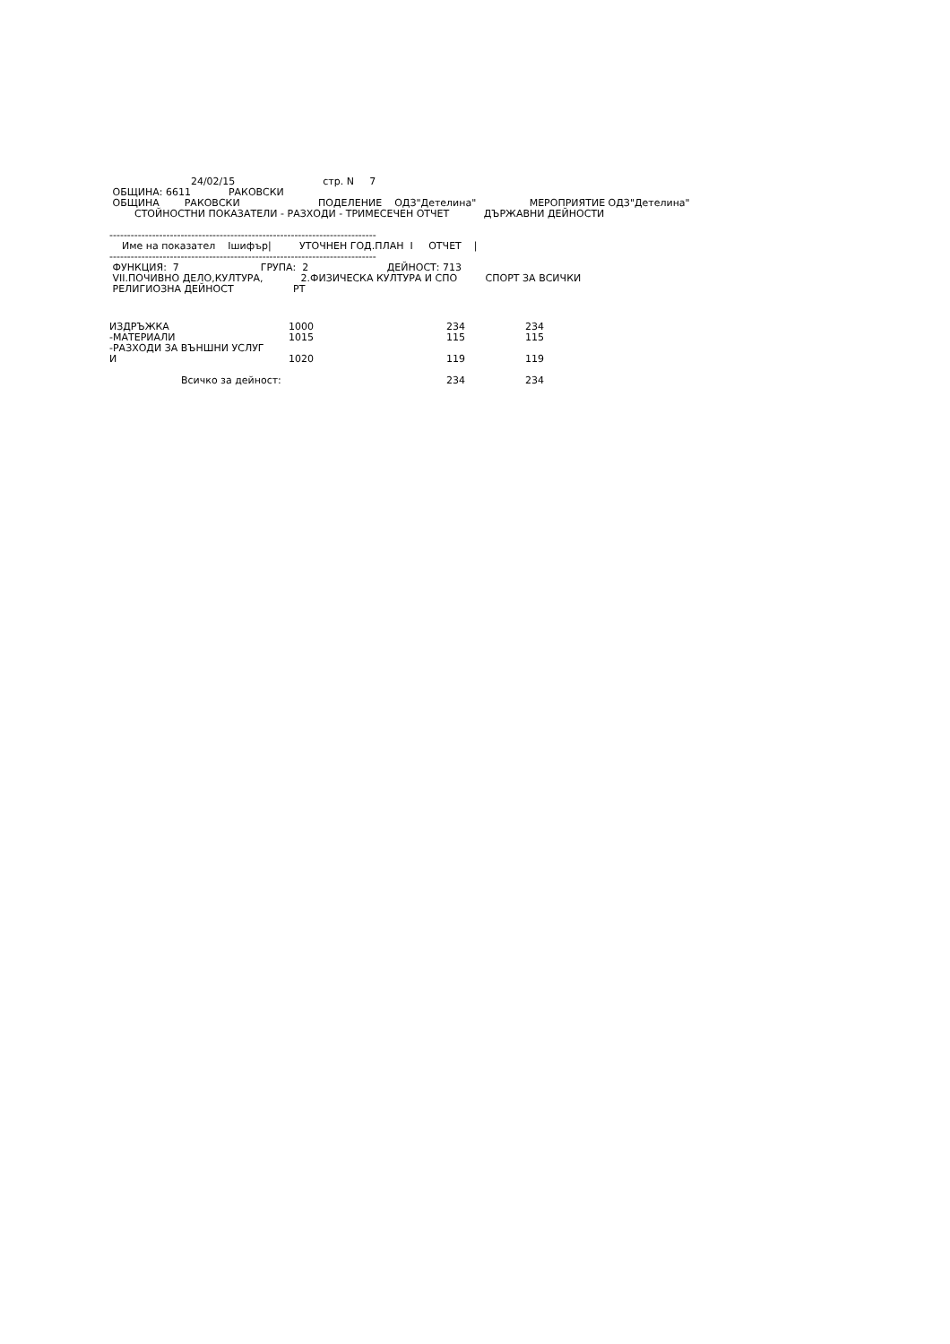24/02/15                            стр. N     7
 ОБЩИНА: 6611            РАКОВСКИ
 ОБЩИНА        РАКОВСКИ                         ПОДЕЛЕНИЕ    ОДЗ"Детелина"                 МЕРОПРИЯТИЕ ОДЗ"Детелина"
        СТОЙНОСТНИ ПОКАЗАТЕЛИ - РАЗХОДИ - ТРИМЕСЕЧЕН ОТЧЕТ           ДЪРЖАВНИ ДЕЙНОСТИ

---------------------------------------------------------------------------
    Име на показател    Iшифър|         УТОЧНЕН ГОД.ПЛАН  I     ОТЧЕТ    |
---------------------------------------------------------------------------
 ФУНКЦИЯ:  7                          ГРУПА:  2                         ДЕЙНОСТ: 713
 VII.ПОЧИВНО ДЕЛО,КУЛТУРА,            2.ФИЗИЧЕСКА КУЛТУРА И СПО         СПОРТ ЗА ВСИЧКИ
 РЕЛИГИОЗНА ДЕЙНОСТ                   РТ
| ИЗДРЪЖКА | 1000 | 234 | 234 |
| -МАТЕРИАЛИ | 1015 | 115 | 115 |
| -РАЗХОДИ ЗА ВЪНШНИ УСЛУГ И | 1020 | 119 | 119 |
| Всичко за дейност: | | 234 | 234 |